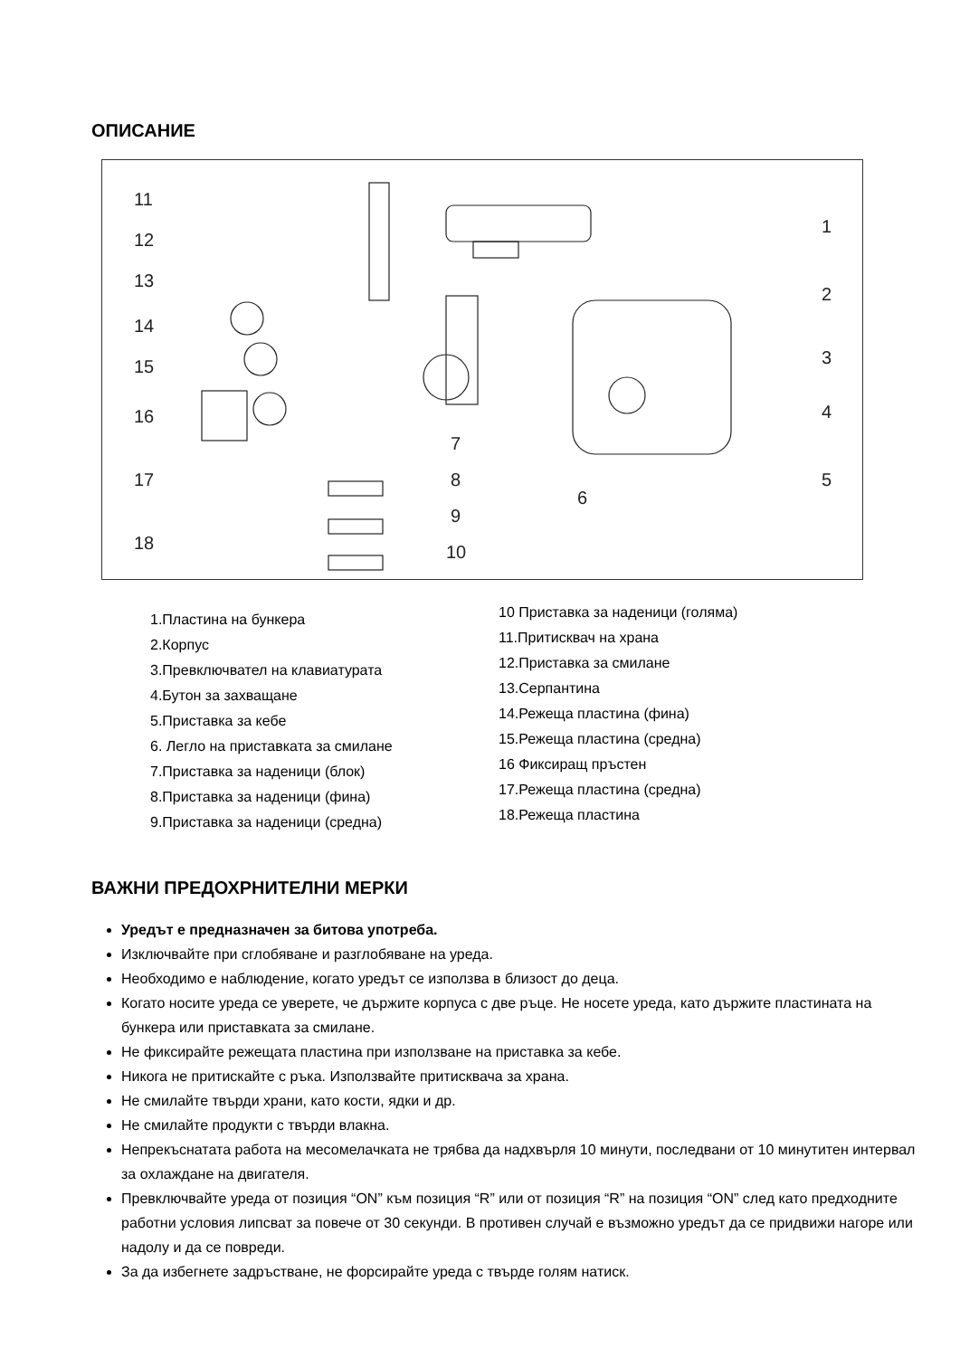ОПИСАНИЕ
11
12
13
14
15
16
17
18
1
2
3
4
5
6
7
8
9
10
1.Пластина на бункера
2.Корпус
3.Превключвател на клавиатурата
4.Бутон за захващане
5.Приставка за кебе
6. Легло на приставката за смилане
7.Приставка за наденици (блок)
8.Приставка за наденици (фина)
9.Приставка за наденици (средна)
10 Приставка за наденици (голяма)
11.Притисквач на храна
12.Приставка за смилане
13.Серпантина
14.Режеща пластина (фина)
15.Режеща пластина (средна)
16 Фиксиращ пръстен
17.Режеща пластина (средна)
18.Режеща пластина
ВАЖНИ ПРЕДОХРНИТЕЛНИ МЕРКИ
Уредът е предназначен за битова употреба.
Изключвайте при сглобяване и разглобяване на уреда.
Необходимо е наблюдение, когато уредът се използва в близост до деца.
Когато носите уреда се уверете, че държите корпуса с две ръце. Не носете уреда, като държите пластината на бункера или приставката за смилане.
Не фиксирайте режещата пластина при използване на приставка за кебе.
Никога не притискайте с ръка. Използвайте притисквача за храна.
Не смилайте твърди храни, като кости, ядки и др.
Не смилайте продукти с твърди влакна.
Непрекъснатата работа на месомелачката не трябва да надхвърля 10 минути, последвани от 10 минутитен интервал за охлаждане на двигателя.
Превключвайте уреда от позиция “ON” към позиция “R” или от позиция “R” на позиция “ON” след като предходните работни условия липсват за повече от 30 секунди. В противен случай е възможно уредът да се придвижи нагоре или надолу и да се повреди.
За да избегнете задръстване, не форсирайте уреда с твърде голям натиск.